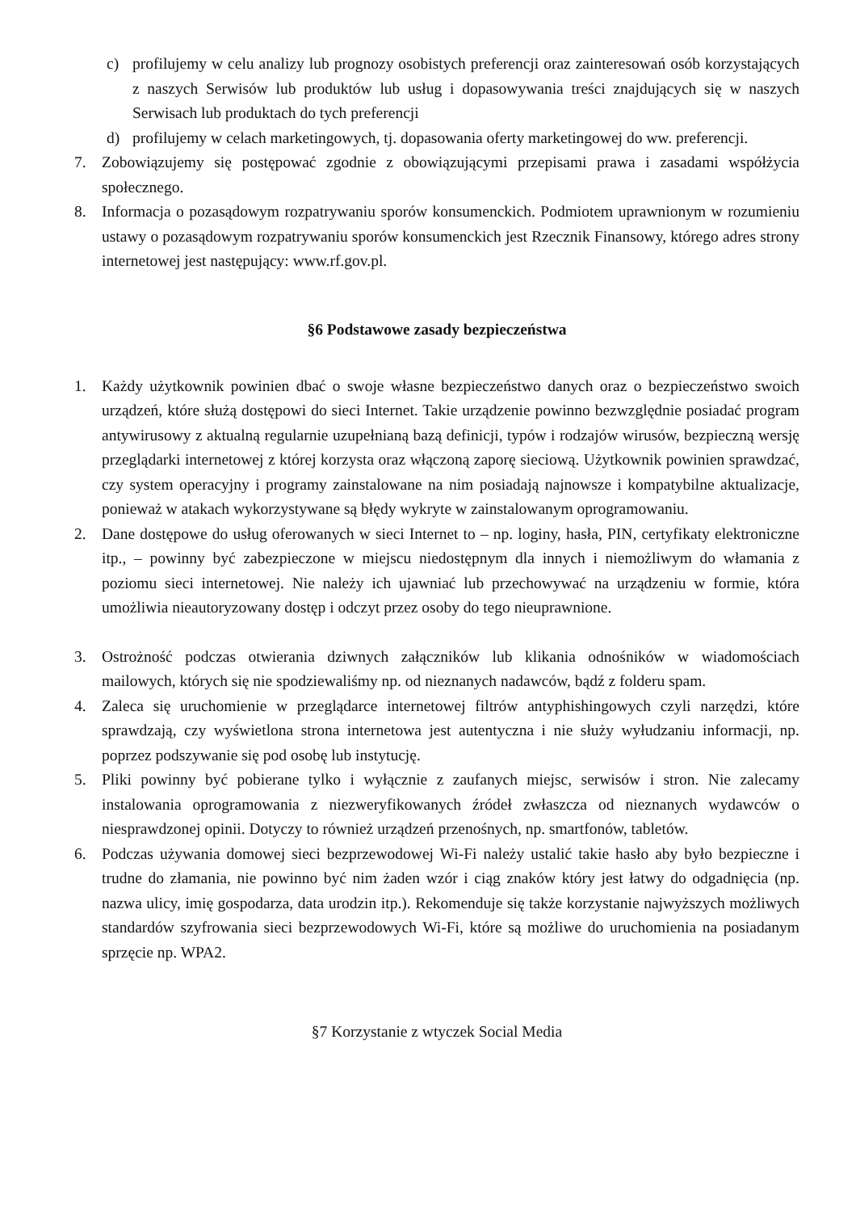c) profilujemy w celu analizy lub prognozy osobistych preferencji oraz zainteresowań osób korzystających z naszych Serwisów lub produktów lub usług i dopasowywania treści znajdujących się w naszych Serwisach lub produktach do tych preferencji
d) profilujemy w celach marketingowych, tj. dopasowania oferty marketingowej do ww. preferencji.
7. Zobowiązujemy się postępować zgodnie z obowiązującymi przepisami prawa i zasadami współżycia społecznego.
8. Informacja o pozasądowym rozpatrywaniu sporów konsumenckich. Podmiotem uprawnionym w rozumieniu ustawy o pozasądowym rozpatrywaniu sporów konsumenckich jest Rzecznik Finansowy, którego adres strony internetowej jest następujący: www.rf.gov.pl.
§6 Podstawowe zasady bezpieczeństwa
1. Każdy użytkownik powinien dbać o swoje własne bezpieczeństwo danych oraz o bezpieczeństwo swoich urządzeń, które służą dostępowi do sieci Internet. Takie urządzenie powinno bezwzględnie posiadać program antywirusowy z aktualną regularnie uzupełnianą bazą definicji, typów i rodzajów wirusów, bezpieczną wersję przeglądarki internetowej z której korzysta oraz włączoną zaporę sieciową. Użytkownik powinien sprawdzać, czy system operacyjny i programy zainstalowane na nim posiadają najnowsze i kompatybilne aktualizacje, ponieważ w atakach wykorzystywane są błędy wykryte w zainstalowanym oprogramowaniu.
2. Dane dostępowe do usług oferowanych w sieci Internet to – np. loginy, hasła, PIN, certyfikaty elektroniczne itp., – powinny być zabezpieczone w miejscu niedostępnym dla innych i niemożliwym do włamania z poziomu sieci internetowej. Nie należy ich ujawniać lub przechowywać na urządzeniu w formie, która umożliwia nieautoryzowany dostęp i odczyt przez osoby do tego nieuprawnione.
3. Ostrożność podczas otwierania dziwnych załączników lub klikania odnośników w wiadomościach mailowych, których się nie spodziewaliśmy np. od nieznanych nadawców, bądź z folderu spam.
4. Zaleca się uruchomienie w przeglądarce internetowej filtrów antyphishingowych czyli narzędzi, które sprawdzają, czy wyświetlona strona internetowa jest autentyczna i nie służy wyłudzaniu informacji, np. poprzez podszywanie się pod osobę lub instytucję.
5. Pliki powinny być pobierane tylko i wyłącznie z zaufanych miejsc, serwisów i stron. Nie zalecamy instalowania oprogramowania z niezweryfikowanych źródeł zwłaszcza od nieznanych wydawców o niesprawdzonej opinii. Dotyczy to również urządzeń przenośnych, np. smartfonów, tabletów.
6. Podczas używania domowej sieci bezprzewodowej Wi-Fi należy ustalić takie hasło aby było bezpieczne i trudne do złamania, nie powinno być nim żaden wzór i ciąg znaków który jest łatwy do odgadnięcia (np. nazwa ulicy, imię gospodarza, data urodzin itp.). Rekomenduje się także korzystanie najwyższych możliwych standardów szyfrowania sieci bezprzewodowych Wi-Fi, które są możliwe do uruchomienia na posiadanym sprzęcie np. WPA2.
§7 Korzystanie z wtyczek Social Media